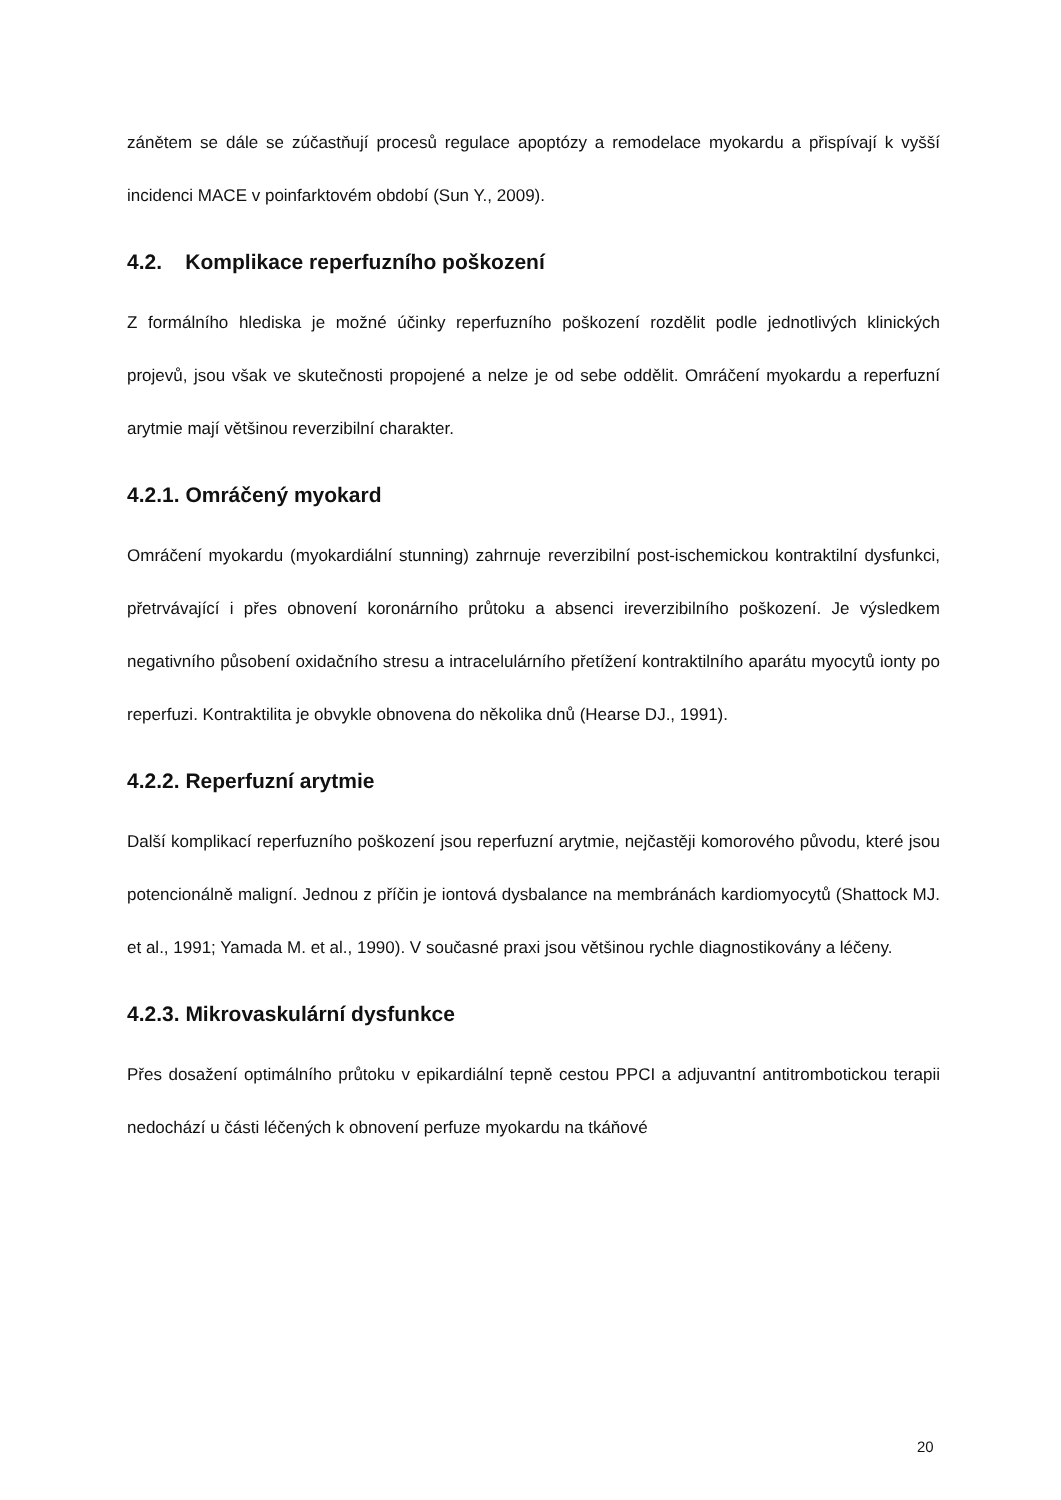zánětem se dále se zúčastňují procesů regulace apoptózy a remodelace myokardu a přispívají k vyšší incidenci MACE v poinfarktovém období (Sun Y., 2009).
4.2. Komplikace reperfuzního poškození
Z formálního hlediska je možné účinky reperfuzního poškození rozdělit podle jednotlivých klinických projevů, jsou však ve skutečnosti propojené a nelze je od sebe oddělit. Omráčení myokardu a reperfuzní arytmie mají většinou reverzibilní charakter.
4.2.1. Omráčený myokard
Omráčení myokardu (myokardiální stunning) zahrnuje reverzibilní post-ischemickou kontraktilní dysfunkci, přetrvávající i přes obnovení koronárního průtoku a absenci ireverzibilního poškození. Je výsledkem negativního působení oxidačního stresu a intracelulárního přetížení kontraktilního aparátu myocytů ionty po reperfuzi. Kontraktilita je obvykle obnovena do několika dnů (Hearse DJ., 1991).
4.2.2. Reperfuzní arytmie
Další komplikací reperfuzního poškození jsou reperfuzní arytmie, nejčastěji komorového původu, které jsou potencionálně maligní. Jednou z příčin je iontová dysbalance na membránách kardiomyocytů (Shattock MJ. et al., 1991; Yamada M. et al., 1990). V současné praxi jsou většinou rychle diagnostikovány a léčeny.
4.2.3. Mikrovaskulární dysfunkce
Přes dosažení optimálního průtoku v epikardiální tepně cestou PPCI a adjuvantní antitrombotickou terapii nedochází u části léčených k obnovení perfuze myokardu na tkáňové
20